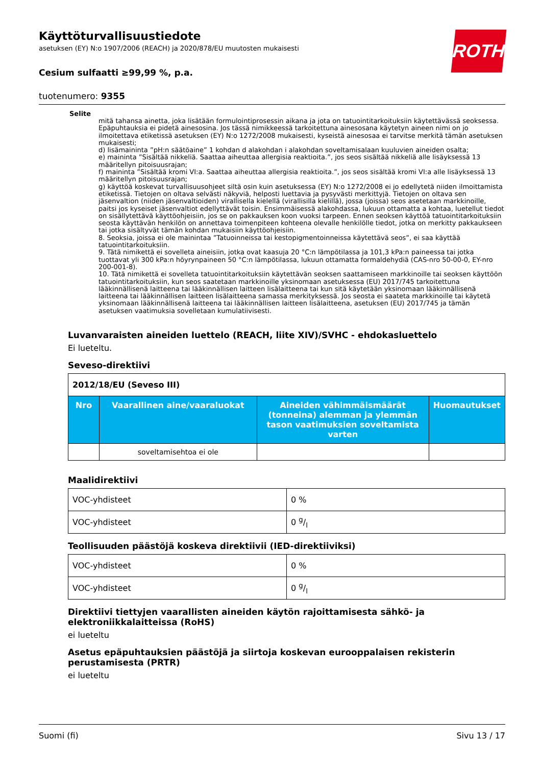ROTH
Käyttöturvallisuustiedote
asetuksen (EY) N:o 1907/2006 (REACH) ja 2020/878/EU muutosten mukaisesti
Cesium sulfaatti ≥99,99 %, p.a.
tuotenumero: 9355
Selite
mitä tahansa ainetta, joka lisätään formulointiprosessin aikana ja jota on tatuointitarkoituksiin käytettävässä seoksessa. Epäpuhtauksia ei pidetä ainesosina. Jos tässä nimikkeessä tarkoitettuna ainesosana käytetyn aineen nimi on jo ilmoitettava etiketissä asetuksen (EY) N:o 1272/2008 mukaisesti, kyseistä ainesosaa ei tarvitse merkitä tämän asetuksen mukaisesti;
d) lisämaininta ”pH:n säätöaine” 1 kohdan d alakohdan i alakohdan soveltamisalaan kuuluvien aineiden osalta;
e) maininta ”Sisältää nikkeliä. Saattaa aiheuttaa allergisia reaktioita.”, jos seos sisältää nikkeliä alle lisäyksessä 13 määritellyn pitoisuusrajan;
f) maininta ”Sisältää kromi VI:a. Saattaa aiheuttaa allergisia reaktioita.”, jos seos sisältää kromi VI:a alle lisäyksessä 13 määritellyn pitoisuusrajan;
g) käyttöä koskevat turvallisuusohjeet siltä osin kuin asetuksessa (EY) N:o 1272/2008 ei jo edellytetä niiden ilmoittamista etiketissä. Tietojen on oltava selvästi näkyviä, helposti luettavia ja pysyvästi merkittyjä. Tietojen on oltava sen jäsenvaltion (niiden jäsenvaltioiden) virallisella kielellä (virallisilla kielillä), jossa (joissa) seos asetetaan markkinoille, paitsi jos kyseiset jäsenvaltiot edellyttävät toisin. Ensimmäisessä alakohdassa, lukuun ottamatta a kohtaa, luetellut tiedot on sisällytettävä käyttöohjeisiin, jos se on pakkauksen koon vuoksi tarpeen. Ennen seoksen käyttöä tatuointitarkoituksiin seosta käyttävän henkilön on annettava toimenpiteen kohteena olevalle henkilölle tiedot, jotka on merkitty pakkaukseen tai jotka sisältyvät tämän kohdan mukaisiin käyttöohjeisiin.
8. Seoksia, joissa ei ole mainintaa ”Tatuoinneissa tai kestopigmentoinneissa käytettävä seos”, ei saa käyttää tatuointitarkoituksiin.
9. Tätä nimikettä ei sovelleta aineisiin, jotka ovat kaasuja 20 °C:n lämpötilassa ja 101,3 kPa:n paineessa tai jotka tuottavat yli 300 kPa:n höyrynpaineen 50 °C:n lämpötilassa, lukuun ottamatta formaldehydiä (CAS-nro 50-00-0, EY-nro 200-001-8).
10. Tätä nimikettä ei sovelleta tatuointitarkoituksiin käytettävän seoksen saattamiseen markkinoille tai seoksen käyttöön tatuointitarkoituksiin, kun seos saatetaan markkinoille yksinomaan asetuksessa (EU) 2017/745 tarkoitettuna lääkinnällisenä laitteena tai lääkinnällisen laitteen lisälaitteena tai kun sitä käytetään yksinomaan lääkinnällisenä laitteena tai lääkinnällisen laitteen lisälaitteena samassa merkityksessä. Jos seosta ei saateta markkinoille tai käytetä yksinomaan lääkinnällisenä laitteena tai lääkinnällisen laitteen lisälaitteena, asetuksen (EU) 2017/745 ja tämän asetuksen vaatimuksia sovelletaan kumulatiivisesti.
Luvanvaraisten aineiden luettelo (REACH, liite XIV)/SVHC - ehdokasluettelo
Ei lueteltu.
Seveso-direktiivi
| 2012/18/EU (Seveso III) | | | |
| Nro | Vaarallinen aine/vaaraluokat | Aineiden vähimmäismäärät (tonneina) alemman ja ylemmän tason vaatimuksien soveltamista varten | Huomautukset |
| | soveltamisehtoa ei ole | | |
Maalidirektiivi
| VOC-yhdisteet | 0 % |
| VOC-yhdisteet | 0 g/l |
Teollisuuden päästöjä koskeva direktiivii (IED-direktiiviksi)
| VOC-yhdisteet | 0 % |
| VOC-yhdisteet | 0 g/l |
Direktiivi tiettyjen vaarallisten aineiden käytön rajoittamisesta sähkö- ja elektroniikkalaitteissa (RoHS)
ei lueteltu
Asetus epäpuhtauksien päästöjä ja siirtoja koskevan eurooppalaisen rekisterin perustamisesta (PRTR)
ei lueteltu
Suomi (fi) Sivu 13 / 17